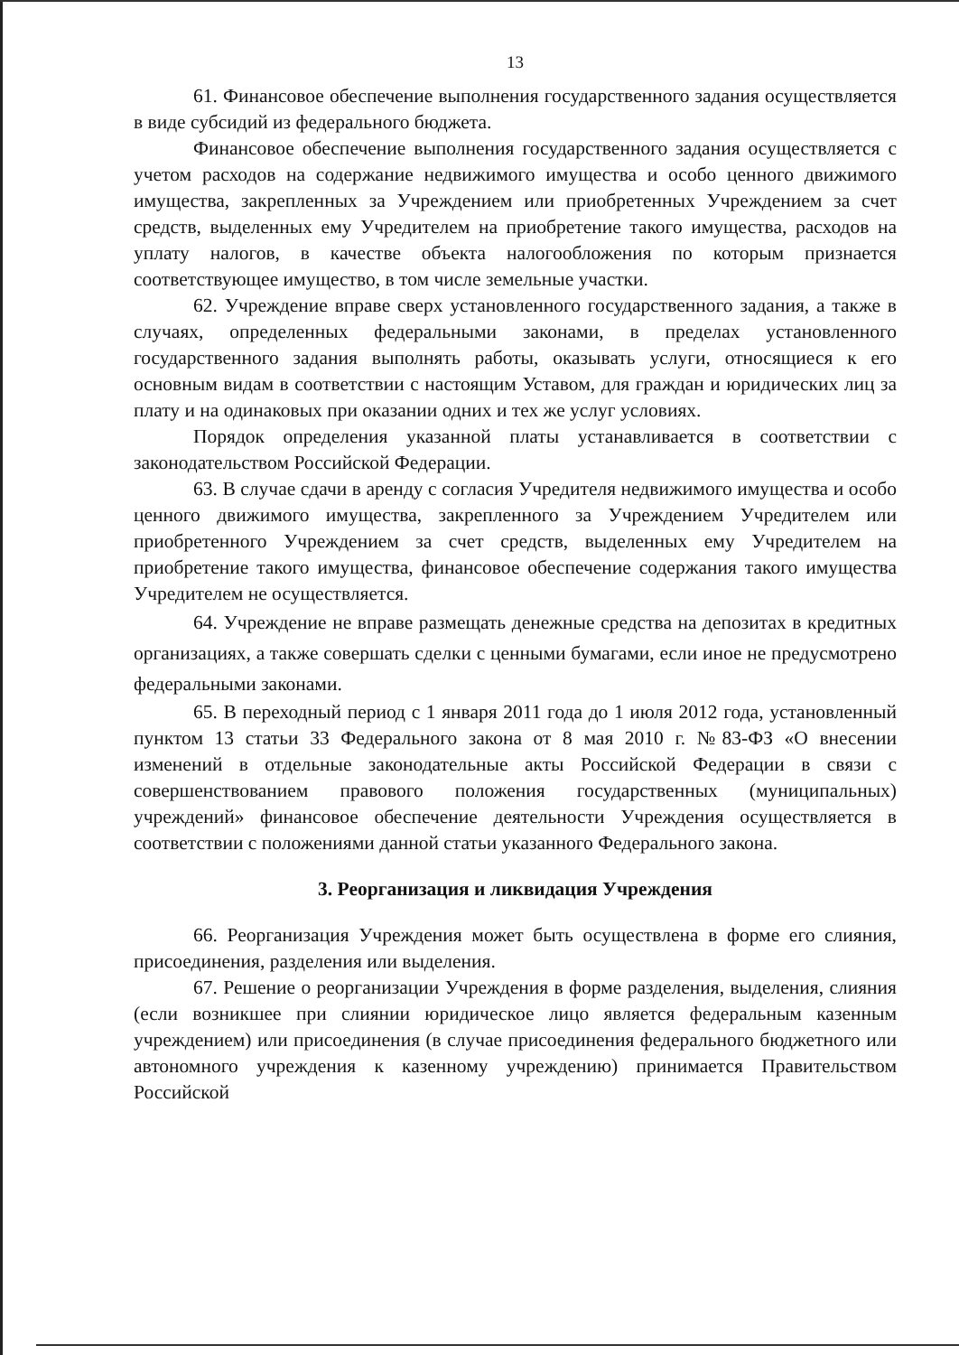13
61. Финансовое обеспечение выполнения государственного задания осуществляется в виде субсидий из федерального бюджета.
Финансовое обеспечение выполнения государственного задания осуществляется с учетом расходов на содержание недвижимого имущества и особо ценного движимого имущества, закрепленных за Учреждением или приобретенных Учреждением за счет средств, выделенных ему Учредителем на приобретение такого имущества, расходов на уплату налогов, в качестве объекта налогообложения по которым признается соответствующее имущество, в том числе земельные участки.
62. Учреждение вправе сверх установленного государственного задания, а также в случаях, определенных федеральными законами, в пределах установленного государственного задания выполнять работы, оказывать услуги, относящиеся к его основным видам в соответствии с настоящим Уставом, для граждан и юридических лиц за плату и на одинаковых при оказании одних и тех же услуг условиях.
Порядок определения указанной платы устанавливается в соответствии с законодательством Российской Федерации.
63. В случае сдачи в аренду с согласия Учредителя недвижимого имущества и особо ценного движимого имущества, закрепленного за Учреждением Учредителем или приобретенного Учреждением за счет средств, выделенных ему Учредителем на приобретение такого имущества, финансовое обеспечение содержания такого имущества Учредителем не осуществляется.
64. Учреждение не вправе размещать денежные средства на депозитах в кредитных организациях, а также совершать сделки с ценными бумагами, если иное не предусмотрено федеральными законами.
65. В переходный период с 1 января 2011 года до 1 июля 2012 года, установленный пунктом 13 статьи 33 Федерального закона от 8 мая 2010 г. №83-ФЗ «О внесении изменений в отдельные законодательные акты Российской Федерации в связи с совершенствованием правового положения государственных (муниципальных) учреждений» финансовое обеспечение деятельности Учреждения осуществляется в соответствии с положениями данной статьи указанного Федерального закона.
3. Реорганизация и ликвидация Учреждения
66. Реорганизация Учреждения может быть осуществлена в форме его слияния, присоединения, разделения или выделения.
67. Решение о реорганизации Учреждения в форме разделения, выделения, слияния (если возникшее при слиянии юридическое лицо является федеральным казенным учреждением) или присоединения (в случае присоединения федерального бюджетного или автономного учреждения к казенному учреждению) принимается Правительством Российской